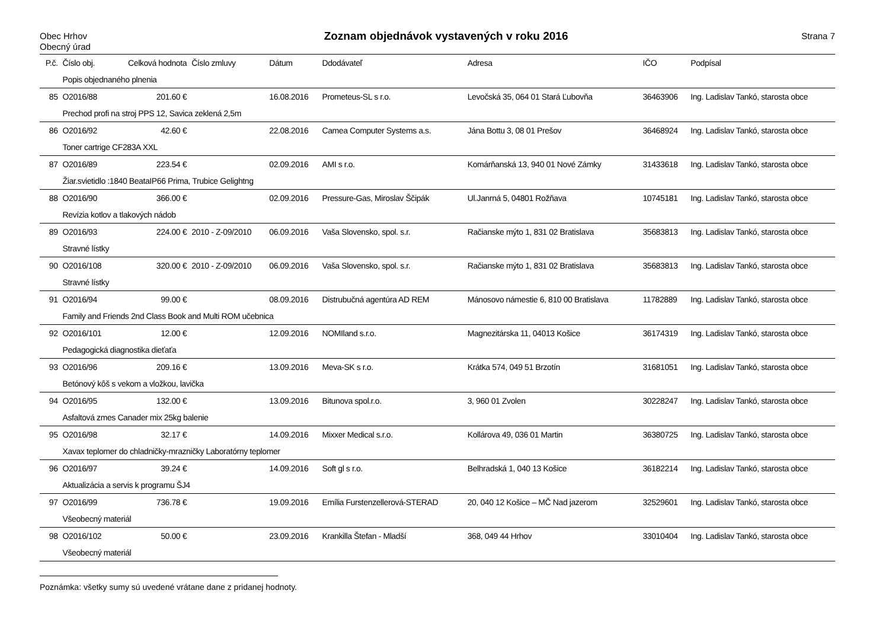Obec Hrhov
Obecný úrad
Zoznam objednávok vystavených v roku 2016
Strana 7
| P.č. | Číslo obj. | Celková hodnota | Číslo zmluvy | Dátum | Ddodávateľ | Adresa | IČO | Podpísal |
| --- | --- | --- | --- | --- | --- | --- | --- | --- |
| | Popis objednaného plnenia | | | | | | | |
| 85 | O2016/88 | 201.60 € | | 16.08.2016 | Prometeus-SL s r.o. | Levočská 35, 064 01 Stará Ľubovňa | 36463906 | Ing. Ladislav Tankó, starosta obce |
| | Prechod profi na stroj PPS 12, Savica zeklená 2,5m | | | | | | | |
| 86 | O2016/92 | 42.60 € | | 22.08.2016 | Camea Computer Systems a.s. | Jána Bottu 3, 08 01 Prešov | 36468924 | Ing. Ladislav Tankó, starosta obce |
| | Toner cartrige CF283A XXL | | | | | | | |
| 87 | O2016/89 | 223.54 € | | 02.09.2016 | AMI s r.o. | Komárňanská 13, 940 01 Nové Zámky | 31433618 | Ing. Ladislav Tankó, starosta obce |
| | Žiar.svietidlo :1840 BeataIP66 Prima, Trubice Gelightng | | | | | | | |
| 88 | O2016/90 | 366.00 € | | 02.09.2016 | Pressure-Gas, Miroslav Ščipák | Ul.Janrná 5, 04801 Rožňava | 10745181 | Ing. Ladislav Tankó, starosta obce |
| | Revízia kotlov a tlakových nádob | | | | | | | |
| 89 | O2016/93 | 224.00 € | 2010 - Z-09/2010 | 06.09.2016 | Vaša Slovensko, spol. s.r. | Račianske mýto 1, 831 02 Bratislava | 35683813 | Ing. Ladislav Tankó, starosta obce |
| | Stravné lístky | | | | | | | |
| 90 | O2016/108 | 320.00 € | 2010 - Z-09/2010 | 06.09.2016 | Vaša Slovensko, spol. s.r. | Račianske mýto 1, 831 02 Bratislava | 35683813 | Ing. Ladislav Tankó, starosta obce |
| | Stravné lístky | | | | | | | |
| 91 | O2016/94 | 99.00 € | | 08.09.2016 | Distrubučná agentúra AD REM | Mánosovo námestie 6, 810 00 Bratislava | 11782889 | Ing. Ladislav Tankó, starosta obce |
| | Family and Friends 2nd Class Book and Multi ROM učebnica | | | | | | | |
| 92 | O2016/101 | 12.00 € | | 12.09.2016 | NOMIland s.r.o. | Magnezitárska 11, 04013 Košice | 36174319 | Ing. Ladislav Tankó, starosta obce |
| | Pedagogická diagnostika dieťaťa | | | | | | | |
| 93 | O2016/96 | 209.16 € | | 13.09.2016 | Meva-SK s r.o. | Krátka 574, 049 51 Brzotín | 31681051 | Ing. Ladislav Tankó, starosta obce |
| | Betónový kôš s vekom a vložkou, lavička | | | | | | | |
| 94 | O2016/95 | 132.00 € | | 13.09.2016 | Bitunova spol.r.o. | 3, 960 01 Zvolen | 30228247 | Ing. Ladislav Tankó, starosta obce |
| | Asfaltová zmes Canader mix 25kg balenie | | | | | | | |
| 95 | O2016/98 | 32.17 € | | 14.09.2016 | Mixxer Medical s.r.o. | Kollárova 49, 036 01 Martin | 36380725 | Ing. Ladislav Tankó, starosta obce |
| | Xavax teplomer do chladničky-mrazničky Laboratórny teplomer | | | | | | | |
| 96 | O2016/97 | 39.24 € | | 14.09.2016 | Soft gl s r.o. | Belhradská 1, 040 13 Košice | 36182214 | Ing. Ladislav Tankó, starosta obce |
| | Aktualizácia a servis k programu ŠJ4 | | | | | | | |
| 97 | O2016/99 | 736.78 € | | 19.09.2016 | Emília Furstenzellerová-STERAD | 20, 040 12 Košice – MČ Nad jazerom | 32529601 | Ing. Ladislav Tankó, starosta obce |
| | Všeobecný materiál | | | | | | | |
| 98 | O2016/102 | 50.00 € | | 23.09.2016 | Krankilla Štefan - Mladší | 368, 049 44 Hrhov | 33010404 | Ing. Ladislav Tankó, starosta obce |
| | Všeobecný materiál | | | | | | | |
Poznámka: všetky sumy sú uvedené vrátane dane z pridanej hodnoty.